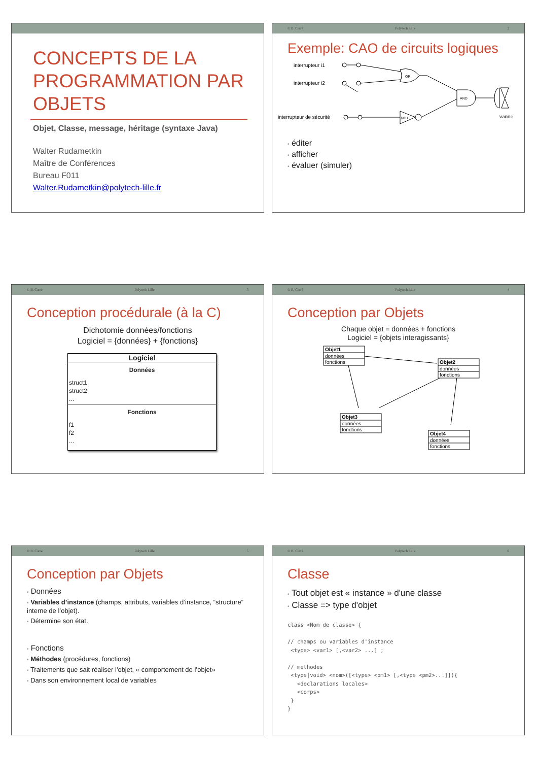CONCEPTS DE LA PROGRAMMATION PAR OBJETS
Objet, Classe, message, héritage (syntaxe Java)
Walter Rudametkin
Maître de Conférences
Bureau F011
Walter.Rudametkin@polytech-lille.fr
© B. Carré Polytech Lille 2
Exemple: CAO de circuits logiques
interrupteur i1
interrupteur i2
interrupteur de sécurité
vanne
OR
AND
NOT
• éditer
• afficher
• évaluer (simuler)
© B. Carré Polytech Lille 3
Conception procédurale (à la C)
Dichotomie données/fonctions
Logiciel = {données} + {fonctions}
Logiciel
Données
struct1
struct2
...
Fonctions
f1
f2
...
© B. Carré Polytech Lille 4
Conception par Objets
Chaque objet = données + fonctions
Logiciel = {objets interagissants}
Objet1
données
fonctions
Objet2
données
fonctions
Objet3
données
fonctions
Objet4
données
fonctions
© B. Carré Polytech Lille 5
Conception par Objets
• Données
• Variables d’instance (champs, attributs, variables d’instance, “structure” interne de l’objet).
• Détermine son état.
• Fonctions
• Méthodes (procédures, fonctions)
• Traitements que sait réaliser l'objet, « comportement de l’objet»
• Dans son environnement local de variables
© B. Carré Polytech Lille 6
Classe
• Tout objet est « instance » d'une classe
• Classe => type d'objet
class <Nom de classe> {

// champs ou variables d'instance
 <type> <var1> [,<var2> ...] ;

// methodes
 <type|void> <nom>([<type> <pm1> [,<type <pm2>...]]){
   <declarations locales>
   <corps>
 }
}